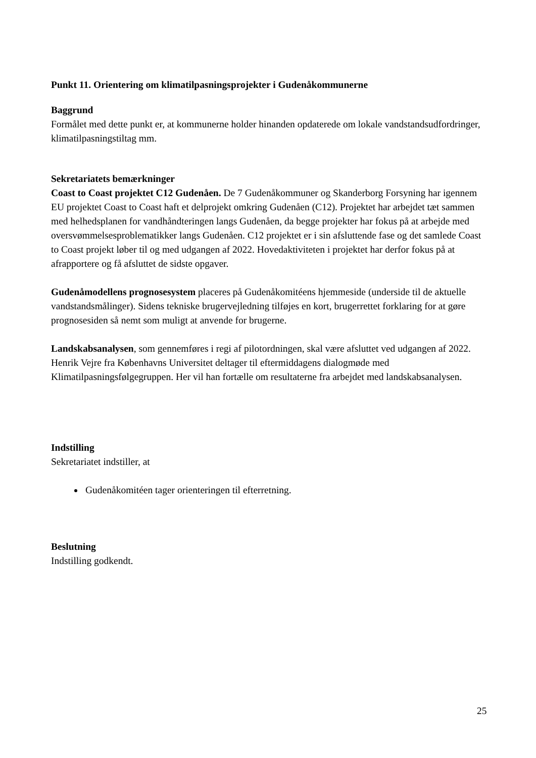Punkt 11. Orientering om klimatilpasningsprojekter i Gudenåkommunerne
Baggrund
Formålet med dette punkt er, at kommunerne holder hinanden opdaterede om lokale vandstandsudfordringer, klimatilpasningstiltag mm.
Sekretariatets bemærkninger
Coast to Coast projektet C12 Gudenåen. De 7 Gudenåkommuner og Skanderborg Forsyning har igennem EU projektet Coast to Coast haft et delprojekt omkring Gudenåen (C12). Projektet har arbejdet tæt sammen med helhedsplanen for vandhåndteringen langs Gudenåen, da begge projekter har fokus på at arbejde med oversvømmelsesproblematikker langs Gudenåen. C12 projektet er i sin afsluttende fase og det samlede Coast to Coast projekt løber til og med udgangen af 2022. Hovedaktiviteten i projektet har derfor fokus på at afrapportere og få afsluttet de sidste opgaver.
Gudenåmodellens prognosesystem placeres på Gudenåkomitéens hjemmeside (underside til de aktuelle vandstandsmålinger). Sidens tekniske brugervejledning tilføjes en kort, brugerrettet forklaring for at gøre prognosesiden så nemt som muligt at anvende for brugerne.
Landskabsanalysen, som gennemføres i regi af pilotordningen, skal være afsluttet ved udgangen af 2022. Henrik Vejre fra Københavns Universitet deltager til eftermiddagens dialogmøde med Klimatilpasningsfølgegruppen. Her vil han fortælle om resultaterne fra arbejdet med landskabsanalysen.
Indstilling
Sekretariatet indstiller, at
Gudenåkomitéen tager orienteringen til efterretning.
Beslutning
Indstilling godkendt.
25